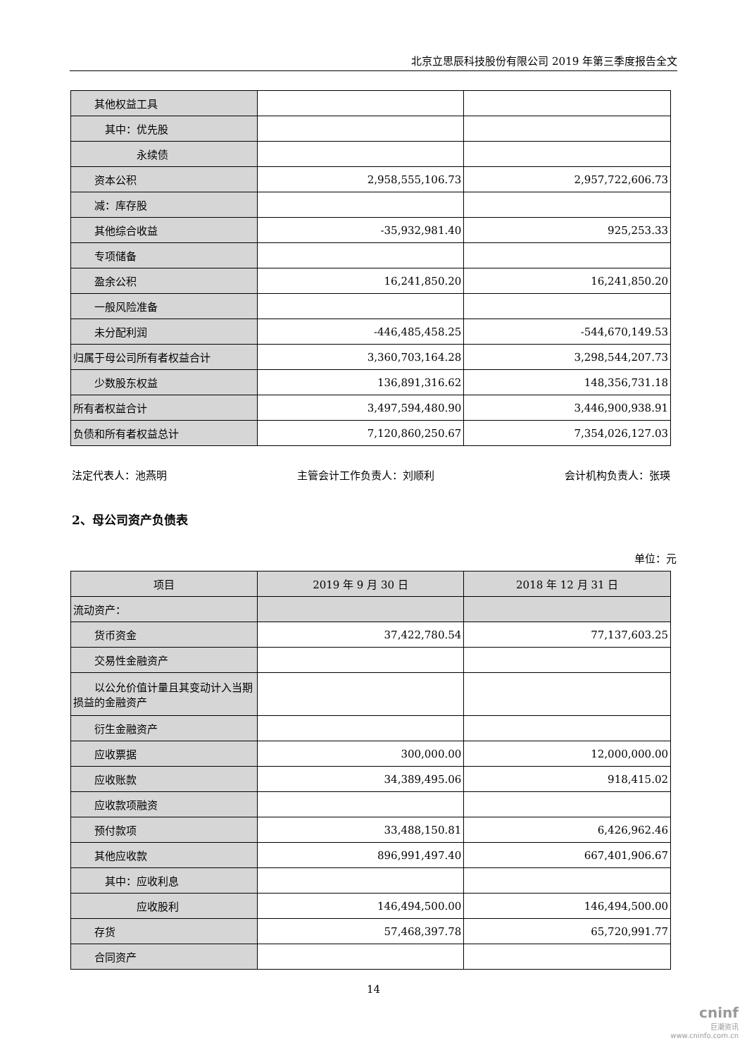北京立思辰科技股份有限公司 2019 年第三季度报告全文
| 其他权益工具 | | |
| 其中：优先股 | | |
| 永续债 | | |
| 资本公积 | 2,958,555,106.73 | 2,957,722,606.73 |
| 减：库存股 | | |
| 其他综合收益 | -35,932,981.40 | 925,253.33 |
| 专项储备 | | |
| 盈余公积 | 16,241,850.20 | 16,241,850.20 |
| 一般风险准备 | | |
| 未分配利润 | -446,485,458.25 | -544,670,149.53 |
| 归属于母公司所有者权益合计 | 3,360,703,164.28 | 3,298,544,207.73 |
| 少数股东权益 | 136,891,316.62 | 148,356,731.18 |
| 所有者权益合计 | 3,497,594,480.90 | 3,446,900,938.91 |
| 负债和所有者权益总计 | 7,120,860,250.67 | 7,354,026,127.03 |
法定代表人：池燕明 主管会计工作负责人：刘顺利 会计机构负责人：张瑛
2、母公司资产负债表
单位：元
| 项目 | 2019 年 9 月 30 日 | 2018 年 12 月 31 日 |
| --- | --- | --- |
| 流动资产： | | |
| 货币资金 | 37,422,780.54 | 77,137,603.25 |
| 交易性金融资产 | | |
| 以公允价值计量且其变动计入当期损益的金融资产 | | |
| 衍生金融资产 | | |
| 应收票据 | 300,000.00 | 12,000,000.00 |
| 应收账款 | 34,389,495.06 | 918,415.02 |
| 应收款项融资 | | |
| 预付款项 | 33,488,150.81 | 6,426,962.46 |
| 其他应收款 | 896,991,497.40 | 667,401,906.67 |
| 其中：应收利息 | | |
| 应收股利 | 146,494,500.00 | 146,494,500.00 |
| 存货 | 57,468,397.78 | 65,720,991.77 |
| 合同资产 | | |
14
cninf
巨潮资讯
www.cninfo.com.cn